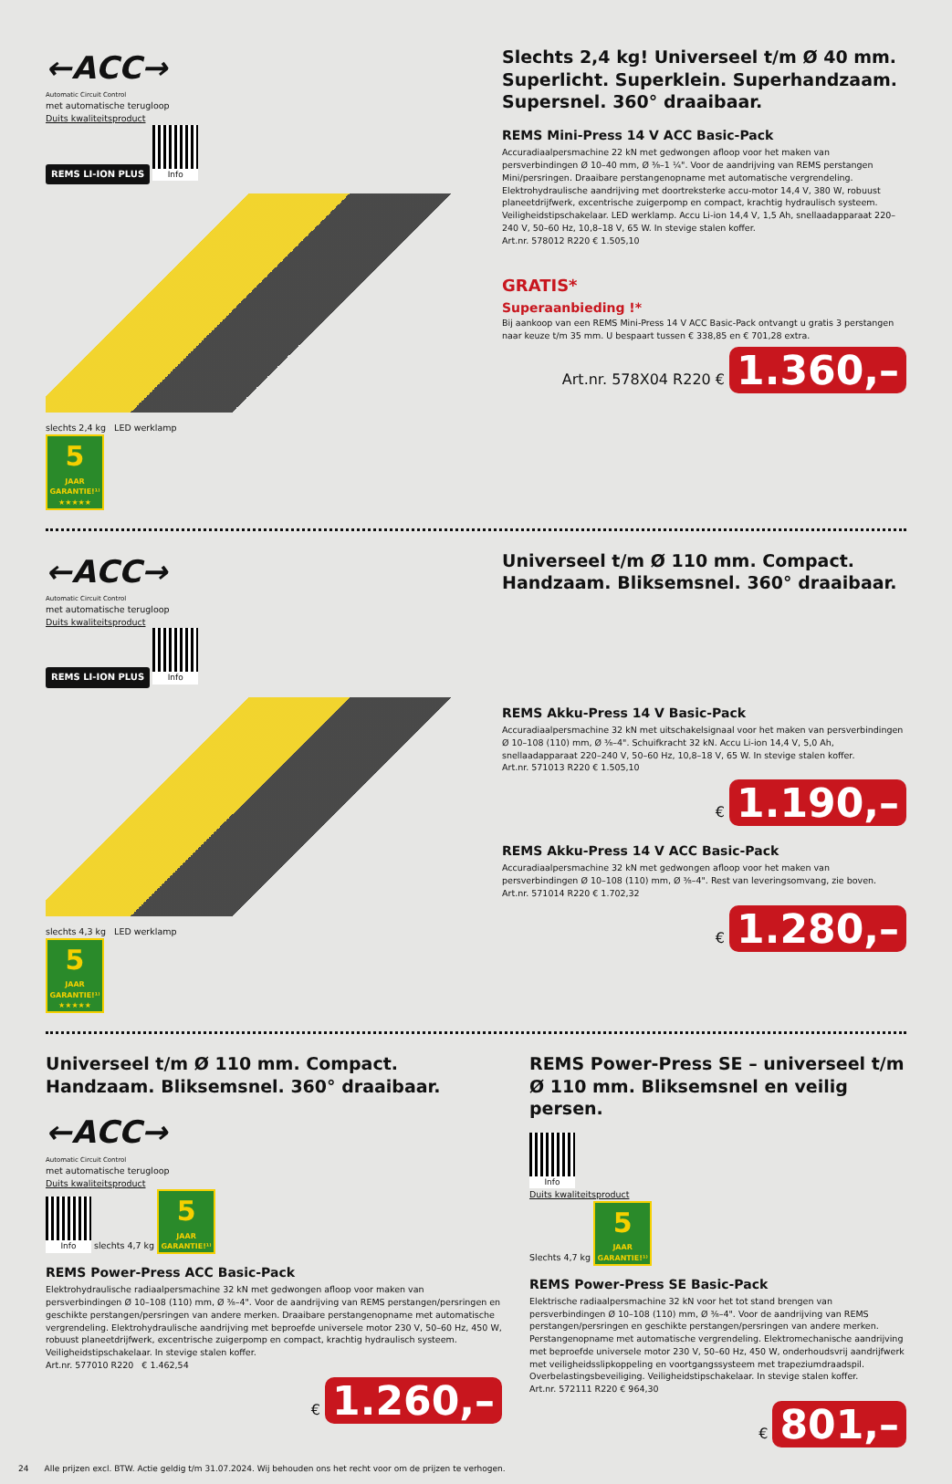←ACC→
Automatic Circuit Control
met automatische terugloop
Duits kwaliteitsproduct
REMS LI-ION PLUS
Info
slechts 2,4 kg LED werklamp
5 JAAR GARANTIE!¹⁾ ★★★★★
Slechts 2,4 kg! Universeel t/m Ø 40 mm. Superlicht. Superklein. Superhandzaam. Supersnel. 360° draaibaar.
REMS Mini-Press 14 V ACC Basic-Pack
Accuradiaalpersmachine 22 kN met gedwongen afloop voor het maken van persverbindingen Ø 10–40 mm, Ø ⅜–1 ¼". Voor de aandrijving van REMS perstangen Mini/persringen. Draaibare perstangenopname met automatische vergrendeling. Elektrohydraulische aandrijving met doortreksterke accu-motor 14,4 V, 380 W, robuust planeetdrijfwerk, excentrische zuigerpomp en compact, krachtig hydraulisch systeem. Veiligheidstipschakelaar. LED werklamp. Accu Li-ion 14,4 V, 1,5 Ah, snellaadapparaat 220–240 V, 50–60 Hz, 10,8–18 V, 65 W. In stevige stalen koffer.
Art.nr. 578012 R220 € 1.505,10
GRATIS*
Superaanbieding !*
Bij aankoop van een REMS Mini-Press 14 V ACC Basic-Pack ontvangt u gratis 3 perstangen naar keuze t/m 35 mm. U bespaart tussen € 338,85 en € 701,28 extra.
Art.nr. 578X04 R220 € 1.360,–
←ACC→
Automatic Circuit Control
met automatische terugloop
Duits kwaliteitsproduct
REMS LI-ION PLUS
Info
slechts 4,3 kg LED werklamp
5 JAAR GARANTIE!¹⁾ ★★★★★
Universeel t/m Ø 110 mm. Compact. Handzaam. Bliksemsnel. 360° draaibaar.
REMS Akku-Press 14 V Basic-Pack
Accuradiaalpersmachine 32 kN met uitschakelsignaal voor het maken van persverbindingen Ø 10–108 (110) mm, Ø ⅜–4". Schuifkracht 32 kN. Accu Li-ion 14,4 V, 5,0 Ah, snellaadapparaat 220–240 V, 50–60 Hz, 10,8–18 V, 65 W. In stevige stalen koffer.
Art.nr. 571013 R220 € 1.505,10
€ 1.190,–
REMS Akku-Press 14 V ACC Basic-Pack
Accuradiaalpersmachine 32 kN met gedwongen afloop voor het maken van persverbindingen Ø 10–108 (110) mm, Ø ⅜–4". Rest van leveringsomvang, zie boven.
Art.nr. 571014 R220 € 1.702,32
€ 1.280,–
Universeel t/m Ø 110 mm. Compact. Handzaam. Bliksemsnel. 360° draaibaar.
←ACC→
Automatic Circuit Control
met automatische terugloop
Duits kwaliteitsproduct
Info slechts 4,7 kg 5 JAAR GARANTIE!¹⁾
REMS Power-Press ACC Basic-Pack
Elektrohydraulische radiaalpersmachine 32 kN met gedwongen afloop voor maken van persverbindingen Ø 10–108 (110) mm, Ø ⅜–4". Voor de aandrijving van REMS perstangen/persringen en geschikte perstangen/persringen van andere merken. Draaibare perstangenopname met automatische vergrendeling. Elektrohydraulische aandrijving met beproefde universele motor 230 V, 50–60 Hz, 450 W, robuust planeetdrijfwerk, excentrische zuigerpomp en compact, krachtig hydraulisch systeem. Veiligheidstipschakelaar. In stevige stalen koffer.
Art.nr. 577010 R220 € 1.462,54
€ 1.260,–
REMS Power-Press SE – universeel t/m Ø 110 mm. Bliksemsnel en veilig persen.
Info
Duits kwaliteitsproduct
Slechts 4,7 kg 5 JAAR GARANTIE!¹⁾
REMS Power-Press SE Basic-Pack
Elektrische radiaalpersmachine 32 kN voor het tot stand brengen van persverbindingen Ø 10–108 (110) mm, Ø ⅜–4". Voor de aandrijving van REMS perstangen/persringen en geschikte perstangen/persringen van andere merken. Perstangenopname met automatische vergrendeling. Elektromechanische aandrijving met beproefde universele motor 230 V, 50–60 Hz, 450 W, onderhoudsvrij aandrijfwerk met veiligheidsslipkoppeling en voortgangssysteem met trapeziumdraadspil. Overbelastingsbeveiliging. Veiligheidstipschakelaar. In stevige stalen koffer.
Art.nr. 572111 R220 € 964,30
€ 801,–
24 Alle prijzen excl. BTW. Actie geldig t/m 31.07.2024. Wij behouden ons het recht voor om de prijzen te verhogen.